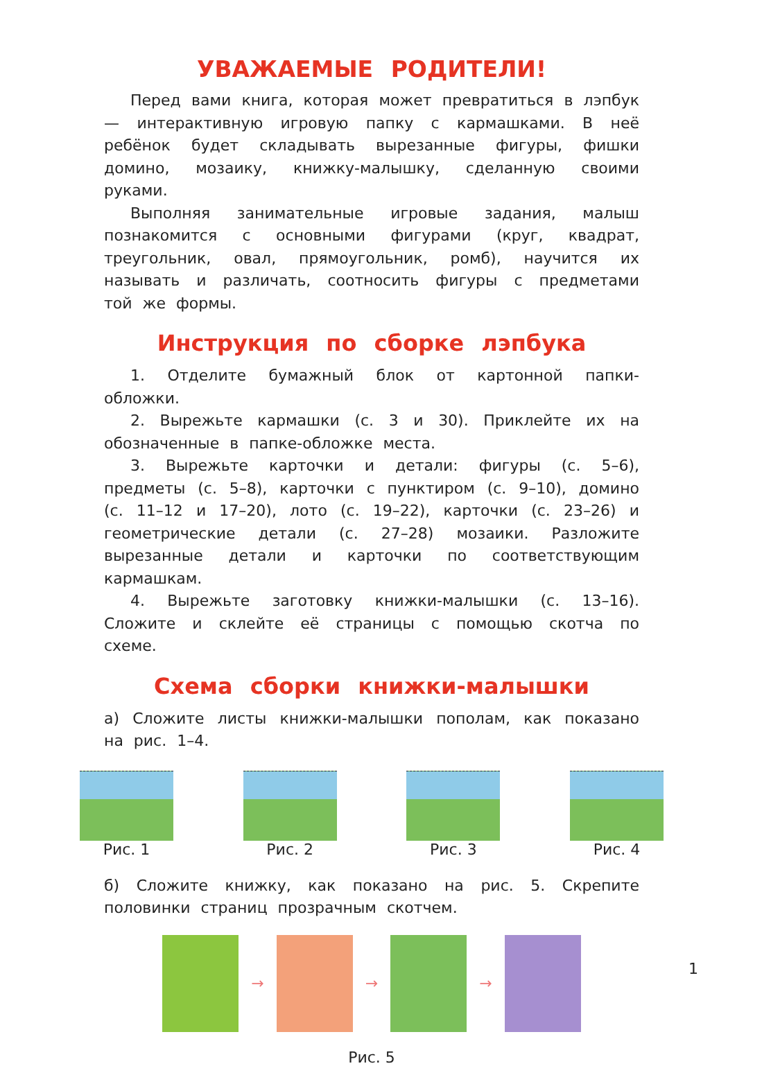УВАЖАЕМЫЕ РОДИТЕЛИ!
Перед вами книга, которая может превратиться в лэпбук — интерактивную игровую папку с кармашками. В неё ребёнок будет складывать вырезанные фигуры, фишки домино, мозаику, книжку-малышку, сделанную своими руками.
Выполняя занимательные игровые задания, малыш познакомится с основными фигурами (круг, квадрат, треугольник, овал, прямоугольник, ромб), научится их называть и различать, соотносить фигуры с предметами той же формы.
Инструкция по сборке лэпбука
1. Отделите бумажный блок от картонной папки-обложки.
2. Вырежьте кармашки (с. 3 и 30). Приклейте их на обозначенные в папке-обложке места.
3. Вырежьте карточки и детали: фигуры (с. 5–6), предметы (с. 5–8), карточки с пунктиром (с. 9–10), домино (с. 11–12 и 17–20), лото (с. 19–22), карточки (с. 23–26) и геометрические детали (с. 27–28) мозаики. Разложите вырезанные детали и карточки по соответствующим кармашкам.
4. Вырежьте заготовку книжки-малышки (с. 13–16). Сложите и склейте её страницы с помощью скотча по схеме.
Схема сборки книжки-малышки
а) Сложите листы книжки-малышки пополам, как показано на рис. 1–4.
Рис. 1 Рис. 2 Рис. 3 Рис. 4
б) Сложите книжку, как показано на рис. 5. Скрепите половинки страниц прозрачным скотчем.
→ → →
Рис. 5
1